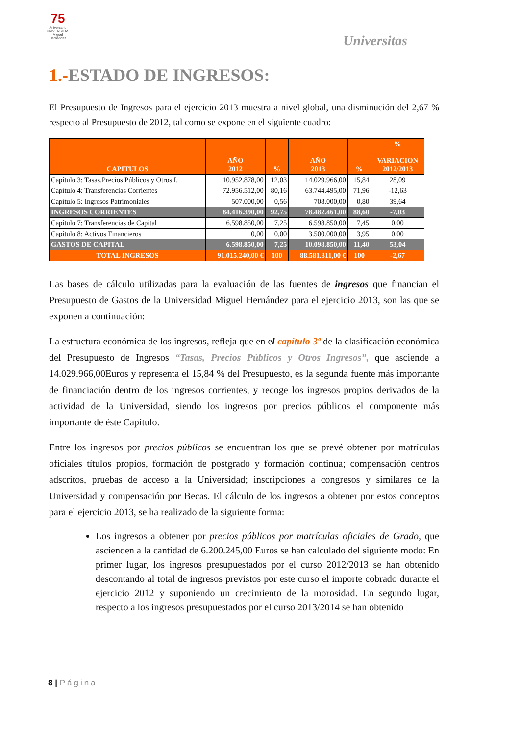75
Aniversario UNIVERSITAS Miguel Hernández
Universitas
1.-ESTADO DE INGRESOS:
El Presupuesto de Ingresos para el ejercicio 2013 muestra a nivel global, una disminución del 2,67 % respecto al Presupuesto de 2012, tal como se expone en el siguiente cuadro:
| CAPITULOS | AÑO 2012 | % | AÑO 2013 | % | % VARIACION 2012/2013 |
| --- | --- | --- | --- | --- | --- |
| Capítulo 3: Tasas,Precios Públicos y Otros I. | 10.952.878,00 | 12,03 | 14.029.966,00 | 15,84 | 28,09 |
| Capítulo 4: Transferencias Corrientes | 72.956.512,00 | 80,16 | 63.744.495,00 | 71,96 | -12,63 |
| Capítulo 5: Ingresos Patrimoniales | 507.000,00 | 0,56 | 708.000,00 | 0,80 | 39,64 |
| INGRESOS CORRIENTES | 84.416.390,00 | 92,75 | 78.482.461,00 | 88,60 | -7,03 |
| Capítulo 7: Transferencias de Capital | 6.598.850,00 | 7,25 | 6.598.850,00 | 7,45 | 0,00 |
| Capítulo 8: Activos Financieros | 0,00 | 0,00 | 3.500.000,00 | 3,95 | 0,00 |
| GASTOS DE CAPITAL | 6.598.850,00 | 7,25 | 10.098.850,00 | 11,40 | 53,04 |
| TOTAL INGRESOS | 91.015.240,00 € | 100 | 88.581.311,00 € | 100 | -2,67 |
Las bases de cálculo utilizadas para la evaluación de las fuentes de ingresos que financian el Presupuesto de Gastos de la Universidad Miguel Hernández para el ejercicio 2013, son las que se exponen a continuación:
La estructura económica de los ingresos, refleja que en el capítulo 3º de la clasificación económica del Presupuesto de Ingresos “Tasas, Precios Públicos y Otros Ingresos”, que asciende a 14.029.966,00Euros y representa el 15,84 % del Presupuesto, es la segunda fuente más importante de financiación dentro de los ingresos corrientes, y recoge los ingresos propios derivados de la actividad de la Universidad, siendo los ingresos por precios públicos el componente más importante de éste Capítulo.
Entre los ingresos por precios públicos se encuentran los que se prevé obtener por matrículas oficiales títulos propios, formación de postgrado y formación continua; compensación centros adscritos, pruebas de acceso a la Universidad; inscripciones a congresos y similares de la Universidad y compensación por Becas. El cálculo de los ingresos a obtener por estos conceptos para el ejercicio 2013, se ha realizado de la siguiente forma:
Los ingresos a obtener por precios públicos por matrículas oficiales de Grado, que ascienden a la cantidad de 6.200.245,00 Euros se han calculado del siguiente modo: En primer lugar, los ingresos presupuestados por el curso 2012/2013 se han obtenido descontando al total de ingresos previstos por este curso el importe cobrado durante el ejercicio 2012 y suponiendo un crecimiento de la morosidad. En segundo lugar, respecto a los ingresos presupuestados por el curso 2013/2014 se han obtenido
8 | Página